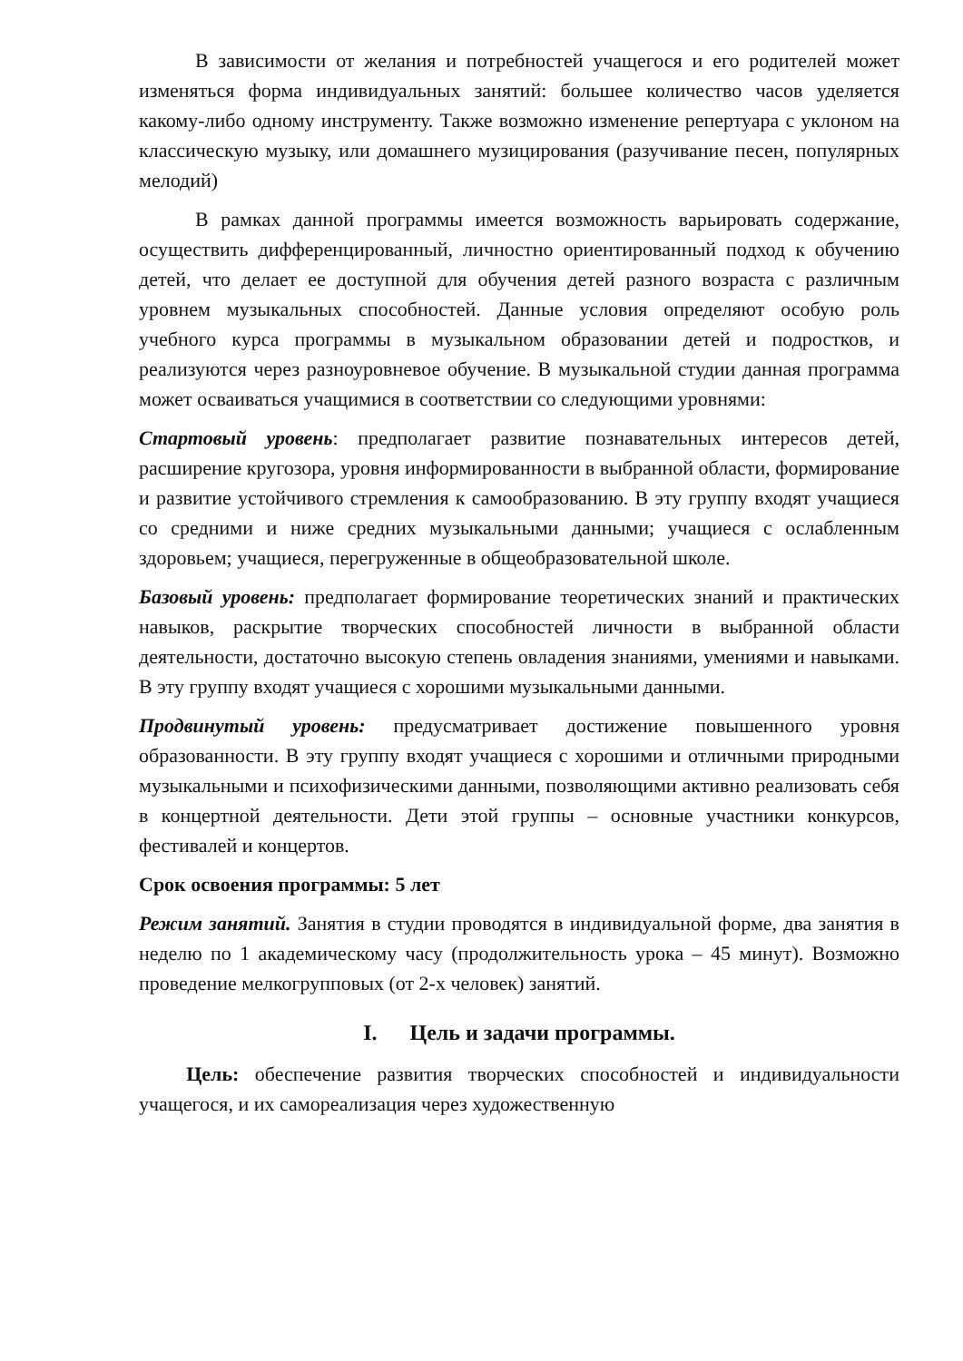В зависимости от желания и потребностей учащегося и его родителей может изменяться форма индивидуальных занятий: большее количество часов уделяется какому-либо одному инструменту. Также возможно изменение репертуара с уклоном на классическую музыку, или домашнего музицирования (разучивание песен, популярных мелодий)
В рамках данной программы имеется возможность варьировать содержание, осуществить дифференцированный, личностно ориентированный подход к обучению детей, что делает ее доступной для обучения детей разного возраста с различным уровнем музыкальных способностей. Данные условия определяют особую роль учебного курса программы в музыкальном образовании детей и подростков, и реализуются через разноуровневое обучение. В музыкальной студии данная программа может осваиваться учащимися в соответствии со следующими уровнями:
Стартовый уровень: предполагает развитие познавательных интересов детей, расширение кругозора, уровня информированности в выбранной области, формирование и развитие устойчивого стремления к самообразованию. В эту группу входят учащиеся со средними и ниже средних музыкальными данными; учащиеся с ослабленным здоровьем; учащиеся, перегруженные в общеобразовательной школе.
Базовый уровень: предполагает формирование теоретических знаний и практических навыков, раскрытие творческих способностей личности в выбранной области деятельности, достаточно высокую степень овладения знаниями, умениями и навыками. В эту группу входят учащиеся с хорошими музыкальными данными.
Продвинутый уровень: предусматривает достижение повышенного уровня образованности. В эту группу входят учащиеся с хорошими и отличными природными музыкальными и психофизическими данными, позволяющими активно реализовать себя в концертной деятельности. Дети этой группы – основные участники конкурсов, фестивалей и концертов.
Срок освоения программы: 5 лет
Режим занятий. Занятия в студии проводятся в индивидуальной форме, два занятия в неделю по 1 академическому часу (продолжительность урока – 45 минут). Возможно проведение мелкогрупповых (от 2-х человек) занятий.
I. Цель и задачи программы.
Цель: обеспечение развития творческих способностей и индивидуальности учащегося, и их самореализация через художественную